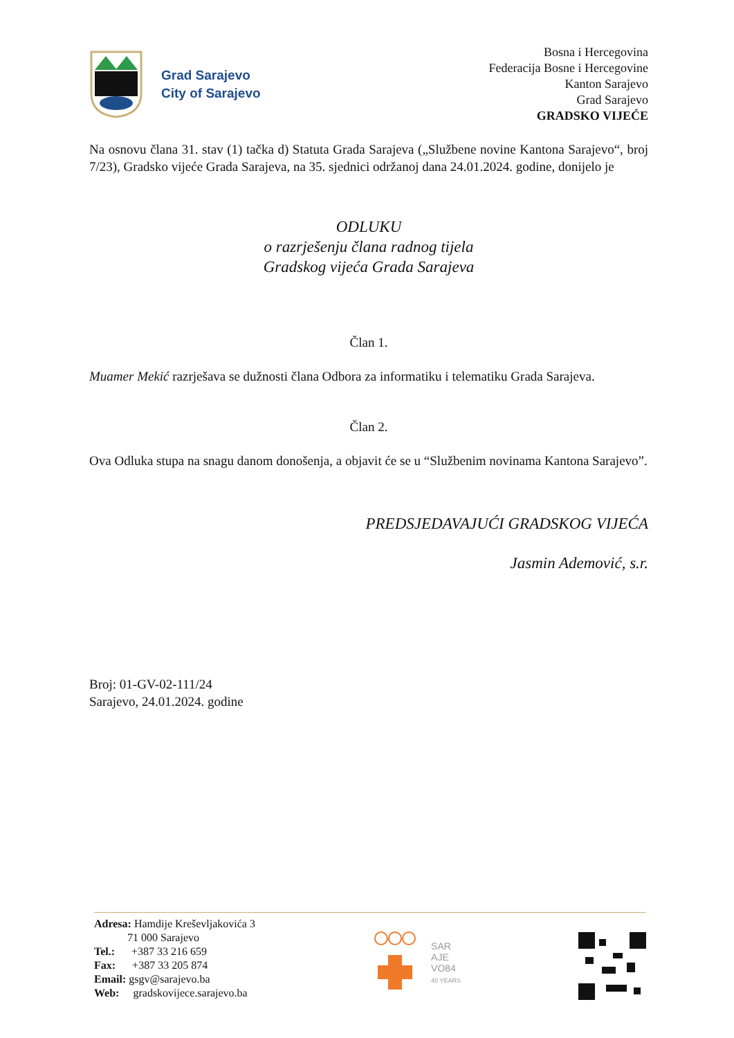Grad Sarajevo
City of Sarajevo
Bosna i Hercegovina
Federacija Bosne i Hercegovine
Kanton Sarajevo
Grad Sarajevo
GRADSKO VIJEĆE
Na osnovu člana 31. stav (1) tačka d) Statuta Grada Sarajeva („Službene novine Kantona Sarajevo“, broj 7/23), Gradsko vijeće Grada Sarajeva, na 35. sjednici održanoj dana 24.01.2024. godine, donijelo je
ODLUKU
o razrješenju člana radnog tijela
Gradskog vijeća Grada Sarajeva
Član 1.
Muamer Mekić razrješava se dužnosti člana Odbora za informatiku i telematiku Grada Sarajeva.
Član 2.
Ova Odluka stupa na snagu danom donošenja, a objavit će se u “Službenim novinama Kantona Sarajevo”.
PREDSJEDAVAJUĆI GRADSKOG VIJEĆA
Jasmin Ademović, s.r.
Broj: 01-GV-02-111/24
Sarajevo, 24.01.2024. godine
Adresa: Hamdije Kreševljakovića 3
71 000 Sarajevo
Tel.: +387 33 216 659
Fax: +387 33 205 874
Email: gsgv@sarajevo.ba
Web: gradskovijece.sarajevo.ba
SAR
AJE
VO84
40 YEARS